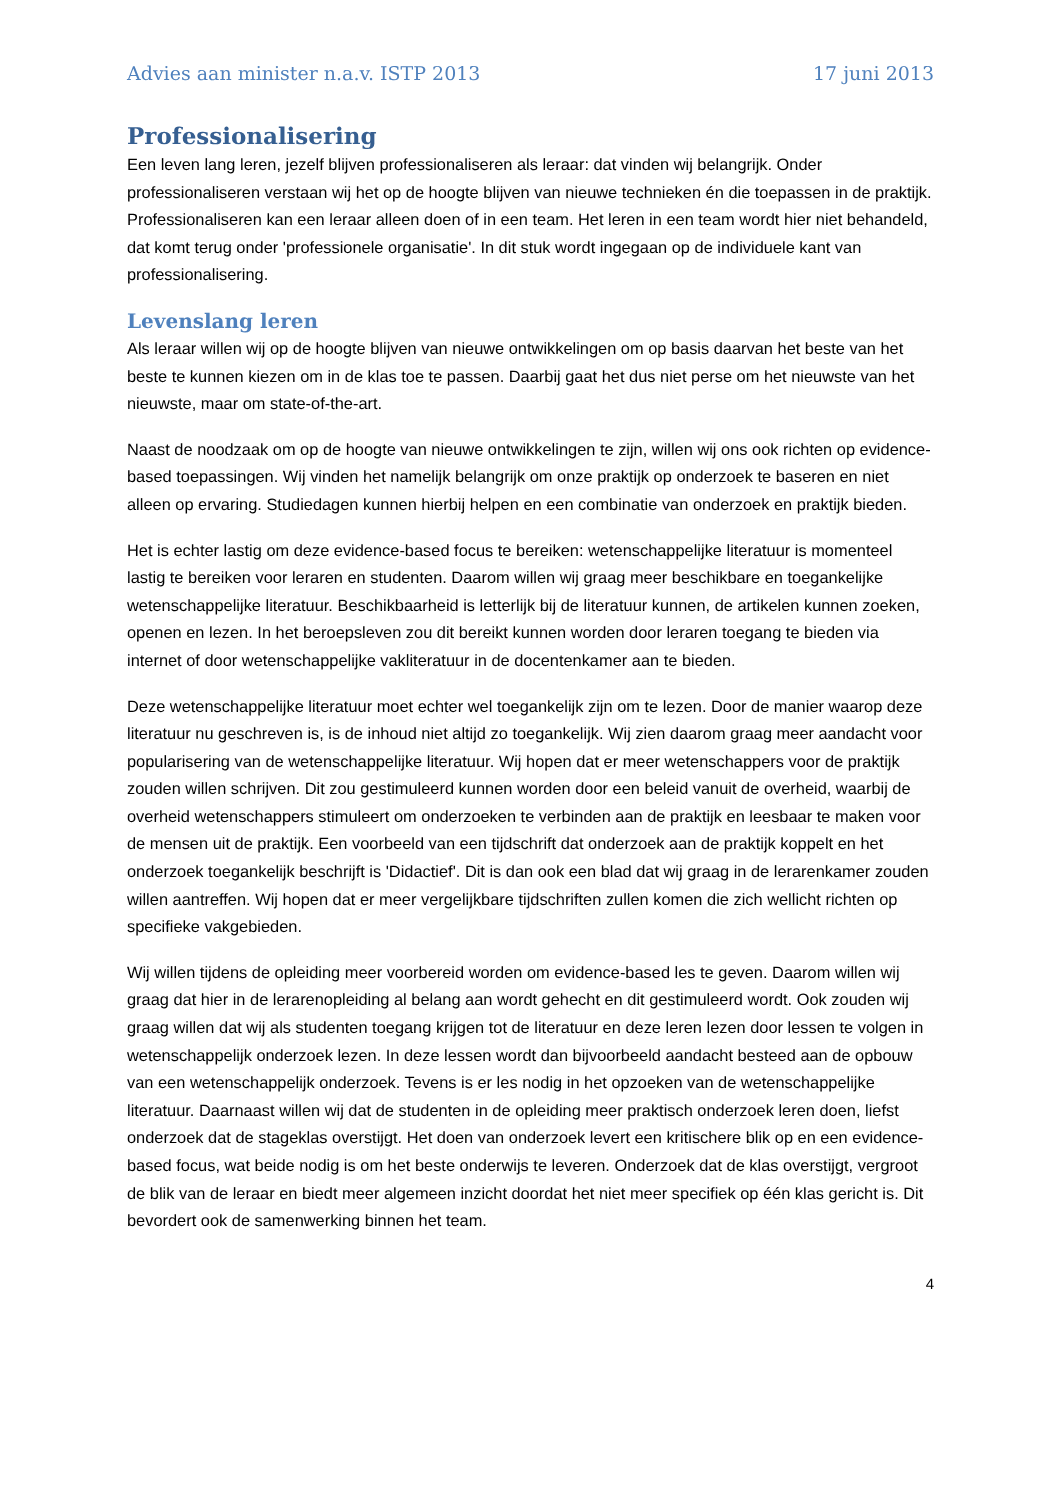Advies aan minister n.a.v. ISTP 2013 17 juni 2013
Professionalisering
Een leven lang leren, jezelf blijven professionaliseren als leraar: dat vinden wij belangrijk. Onder professionaliseren verstaan wij het op de hoogte blijven van nieuwe technieken én die toepassen in de praktijk. Professionaliseren kan een leraar alleen doen of in een team. Het leren in een team wordt hier niet behandeld, dat komt terug onder 'professionele organisatie'. In dit stuk wordt ingegaan op de individuele kant van professionalisering.
Levenslang leren
Als leraar willen wij op de hoogte blijven van nieuwe ontwikkelingen om op basis daarvan het beste van het beste te kunnen kiezen om in de klas toe te passen. Daarbij gaat het dus niet perse om het nieuwste van het nieuwste, maar om state-of-the-art.
Naast de noodzaak om op de hoogte van nieuwe ontwikkelingen te zijn, willen wij ons ook richten op evidence-based toepassingen. Wij vinden het namelijk belangrijk om onze praktijk op onderzoek te baseren en niet alleen op ervaring. Studiedagen kunnen hierbij helpen en een combinatie van onderzoek en praktijk bieden.
Het is echter lastig om deze evidence-based focus te bereiken: wetenschappelijke literatuur is momenteel lastig te bereiken voor leraren en studenten. Daarom willen wij graag meer beschikbare en toegankelijke wetenschappelijke literatuur. Beschikbaarheid is letterlijk bij de literatuur kunnen, de artikelen kunnen zoeken, openen en lezen. In het beroepsleven zou dit bereikt kunnen worden door leraren toegang te bieden via internet of door wetenschappelijke vakliteratuur in de docentenkamer aan te bieden.
Deze wetenschappelijke literatuur moet echter wel toegankelijk zijn om te lezen. Door de manier waarop deze literatuur nu geschreven is, is de inhoud niet altijd zo toegankelijk. Wij zien daarom graag meer aandacht voor popularisering van de wetenschappelijke literatuur. Wij hopen dat er meer wetenschappers voor de praktijk zouden willen schrijven. Dit zou gestimuleerd kunnen worden door een beleid vanuit de overheid, waarbij de overheid wetenschappers stimuleert om onderzoeken te verbinden aan de praktijk en leesbaar te maken voor de mensen uit de praktijk. Een voorbeeld van een tijdschrift dat onderzoek aan de praktijk koppelt en het onderzoek toegankelijk beschrijft is 'Didactief'. Dit is dan ook een blad dat wij graag in de lerarenkamer zouden willen aantreffen. Wij hopen dat er meer vergelijkbare tijdschriften zullen komen die zich wellicht richten op specifieke vakgebieden.
Wij willen tijdens de opleiding meer voorbereid worden om evidence-based les te geven. Daarom willen wij graag dat hier in de lerarenopleiding al belang aan wordt gehecht en dit gestimuleerd wordt. Ook zouden wij graag willen dat wij als studenten toegang krijgen tot de literatuur en deze leren lezen door lessen te volgen in wetenschappelijk onderzoek lezen. In deze lessen wordt dan bijvoorbeeld aandacht besteed aan de opbouw van een wetenschappelijk onderzoek. Tevens is er les nodig in het opzoeken van de wetenschappelijke literatuur. Daarnaast willen wij dat de studenten in de opleiding meer praktisch onderzoek leren doen, liefst onderzoek dat de stageklas overstijgt. Het doen van onderzoek levert een kritischere blik op en een evidence-based focus, wat beide nodig is om het beste onderwijs te leveren. Onderzoek dat de klas overstijgt, vergroot de blik van de leraar en biedt meer algemeen inzicht doordat het niet meer specifiek op één klas gericht is. Dit bevordert ook de samenwerking binnen het team.
4